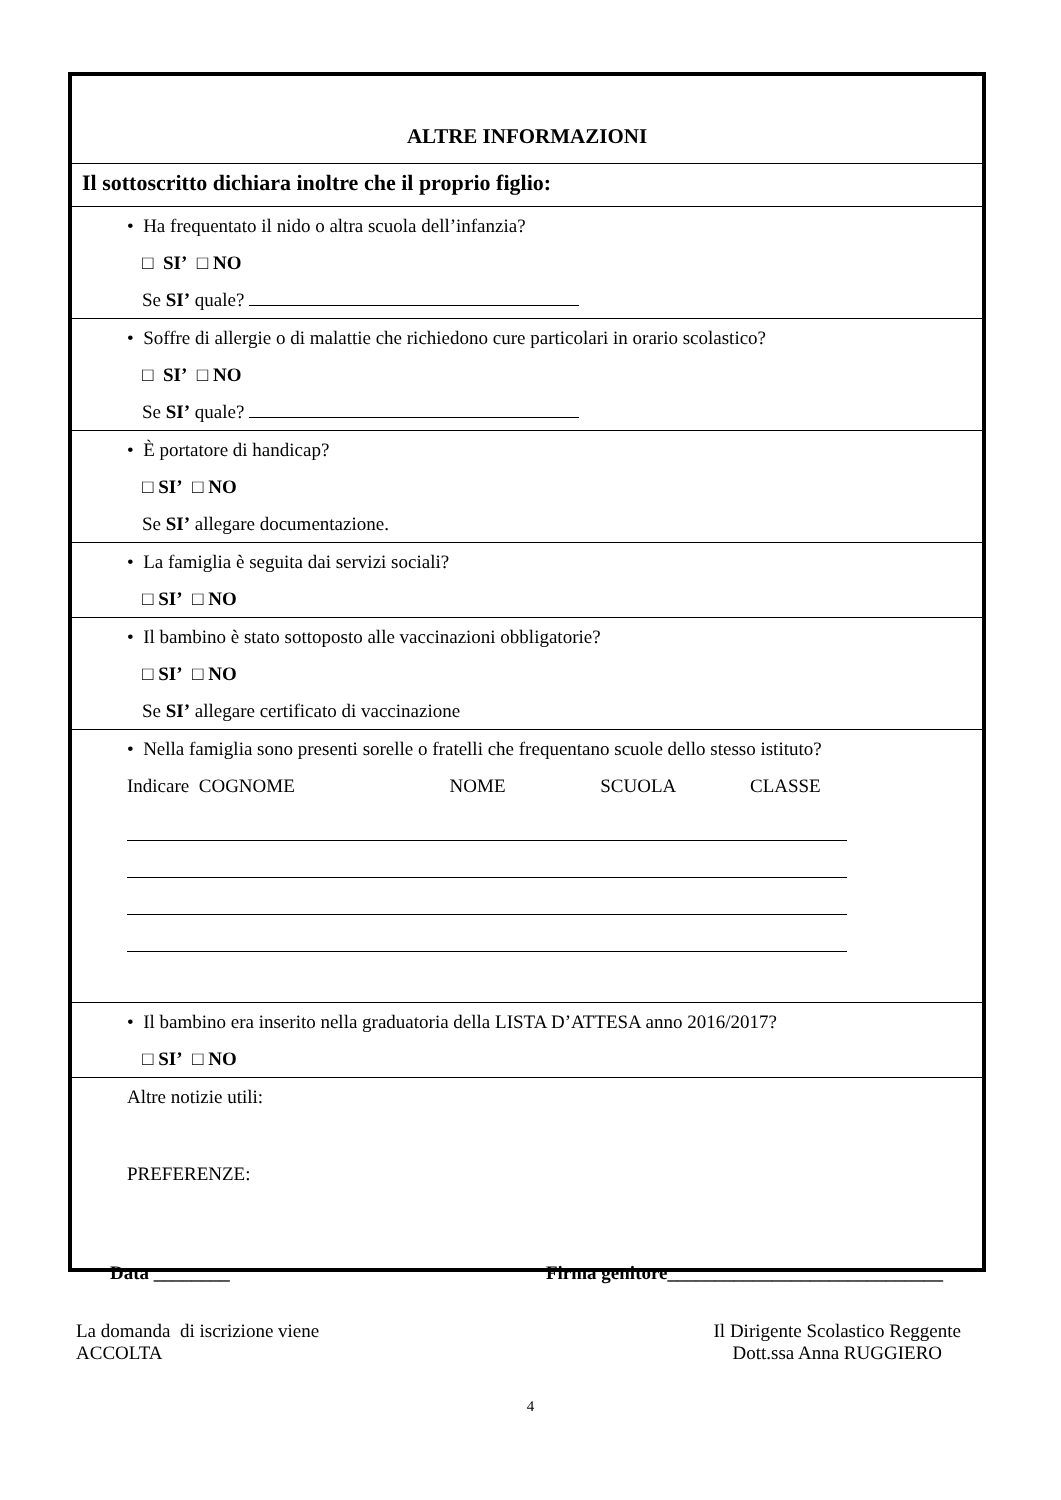| ALTRE INFORMAZIONI |
| Il sottoscritto dichiara inoltre che il proprio figlio: |
| • Ha frequentato il nido o altra scuola dell’infanzia? □ SI’ □ NO Se SI’ quale? |
| • Soffre di allergie o di malattie che richiedono cure particolari in orario scolastico? □ SI’ □ NO Se SI’ quale? |
| • È portatore di handicap? □ SI’ □ NO Se SI’ allegare documentazione. |
| • La famiglia è seguita dai servizi sociali? □ SI’ □ NO |
| • Il bambino è stato sottoposto alle vaccinazioni obbligatorie? □ SI’ □ NO Se SI’ allegare certificato di vaccinazione |
| • Nella famiglia sono presenti sorelle o fratelli che frequentano scuole dello stesso istituto? Indicare COGNOME NOME SCUOLA CLASSE |
| • Il bambino era inserito nella graduatoria della LISTA D’ATTESA anno 2016/2017? □ SI’ □ NO |
| Altre notizie utili: PREFERENZE: |
Data ________ Firma genitore_____________________________
La domanda di iscrizione viene
ACCOLTA
Il Dirigente Scolastico Reggente
Dott.ssa Anna RUGGIERO
4